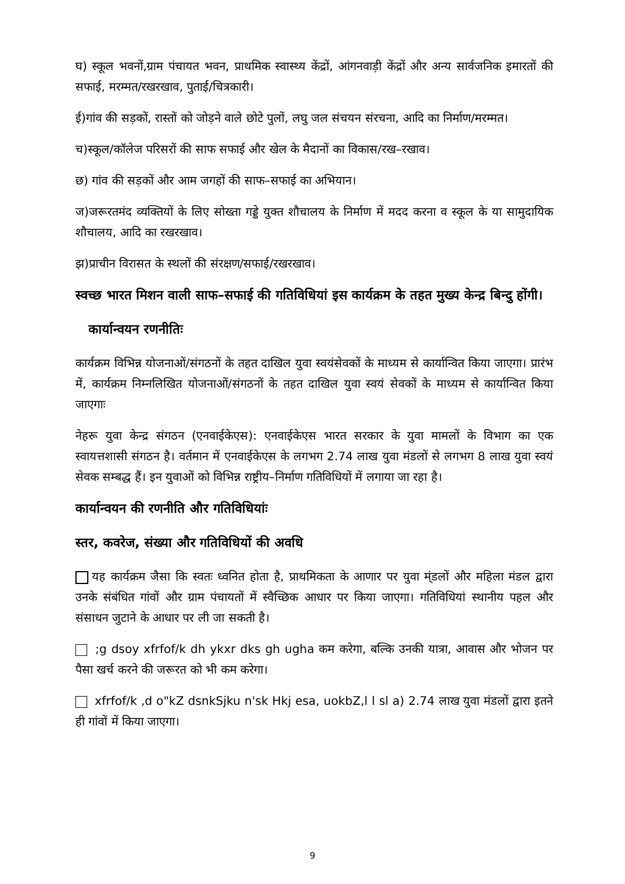घ) स्कूल भवनों,ग्राम पंचायत भवन, प्राथमिक स्वास्थ्य केंद्रों, आंगनवाड़ी केंद्रों और अन्य सार्वजनिक इमारतों की सफाई, मरम्मत/रखरखाव, पुताई/चित्रकारी।
ई)गांव की सड़कों, रास्तों को जोड़ने वाले छोटे पुलों, लघु जल संचयन संरचना, आदि का निर्माण/मरम्मत।
च)स्कूल/कॉलेज परिसरों की साफ सफाई और खेल के मैदानों का विकास/रख–रखाव।
छ) गांव की सड़कों और आम जगहों की साफ–सफाई का अभियान।
ज)जरूरतमंद व्यक्तियों के लिए सोख्ता गड्डे युक्त शौचालय के निर्माण में मदद करना व स्कूल के या सामुदायिक शौचालय, आदि का रखरखाव।
झ)प्राचीन विरासत के स्थलों की संरक्षण/सफाई/रखरखाव।
स्वच्छ भारत मिशन वाली साफ–सफाई की गतिविधियां इस कार्यक्रम के तहत मुख्य केन्द्र बिन्दु होंगी।
कार्यान्वयन रणनीतिः
कार्यक्रम विभिन्न योजनाओं/संगठनों के तहत दाखिल युवा स्वयंसेवकों के माध्यम से कार्यान्वित किया जाएगा। प्रारंभ में, कार्यक्रम निम्नलिखित योजनाओं/संगठनों के तहत दाखिल युवा स्वयं सेवकों के माध्यम से कार्यान्वित किया जाएगाः
नेहरू युवा केन्द्र संगठन (एनवाईकेएस): एनवाईकेएस भारत सरकार के युवा मामलों के विभाग का एक स्वायत्तशासी संगठन है। वर्तमान में एनवाईकेएस के लगभग 2.74 लाख युवा मंडलों से लगभग 8 लाख युवा स्वयं सेवक सम्बद्ध हैं। इन युवाओं को विभिन्न राष्ट्रीय–निर्माण गतिविधियों में लगाया जा रहा है।
कार्यान्वयन की रणनीति और गतिविधियांः
स्तर, कवरेज, संख्या और गतिविधियों की अवधि
यह कार्यक्रम जैसा कि स्वतः ध्वनित होता है, प्राथमिकता के आणार पर युवा म्ंडलों और महिला मंडल द्वारा उनके संबंधित गांवों और ग्राम पंचायतों में स्वैच्छिक आधार पर किया जाएगा। गतिविधियां स्थानीय पहल और संसाधन जुटाने के आधार पर ली जा सकती है।
;g dsoy xfrfof/k dh ykxr dks gh ugha कम करेगा, बल्कि उनकी यात्रा, आवास और भोजन पर पैसा खर्च करने की जरूरत को भी कम करेगा।
xfrfof/k ,d o"kZ dsnkSjku n'sk Hkj esa, uokbZ,l l sl a) 2.74 लाख युवा मंडलों द्वारा इतने ही गांवों में किया जाएगा।
9